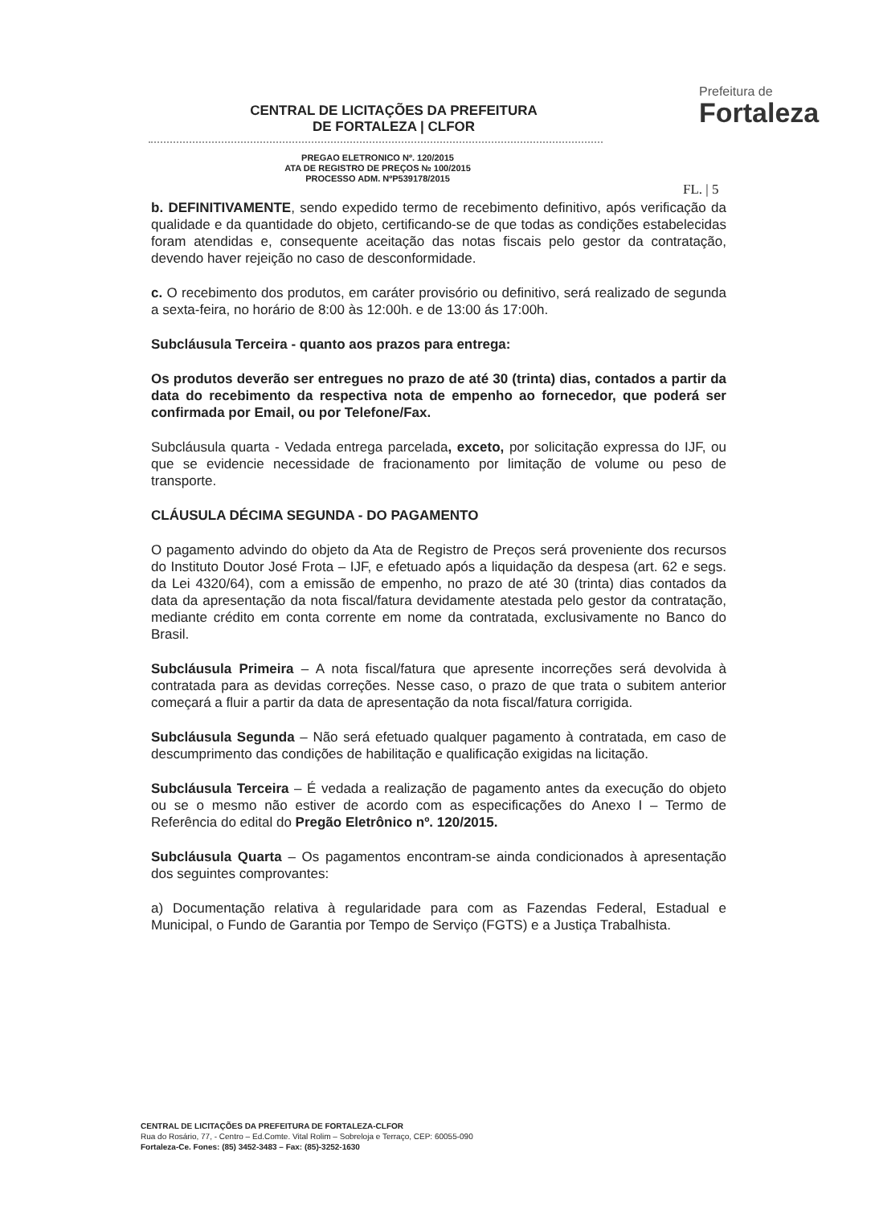CENTRAL DE LICITAÇÕES DA PREFEITURA
DE FORTALEZA | CLFOR
Prefeitura de
Fortaleza
PREGAO ELETRONICO Nº. 120/2015
ATA DE REGISTRO DE PREÇOS № 100/2015
PROCESSO ADM. NºP539178/2015
FL. | 5
b. DEFINITIVAMENTE, sendo expedido termo de recebimento definitivo, após verificação da qualidade e da quantidade do objeto, certificando-se de que todas as condições estabelecidas foram atendidas e, consequente aceitação das notas fiscais pelo gestor da contratação, devendo haver rejeição no caso de desconformidade.
c. O recebimento dos produtos, em caráter provisório ou definitivo, será realizado de segunda a sexta-feira, no horário de 8:00 às 12:00h. e de 13:00 ás 17:00h.
Subcláusula Terceira - quanto aos prazos para entrega:
Os produtos deverão ser entregues no prazo de até 30 (trinta) dias, contados a partir da data do recebimento da respectiva nota de empenho ao fornecedor, que poderá ser confirmada por Email, ou por Telefone/Fax.
Subcláusula quarta - Vedada entrega parcelada, exceto, por solicitação expressa do IJF, ou que se evidencie necessidade de fracionamento por limitação de volume ou peso de transporte.
CLÁUSULA DÉCIMA SEGUNDA - DO PAGAMENTO
O pagamento advindo do objeto da Ata de Registro de Preços será proveniente dos recursos do Instituto Doutor José Frota – IJF, e efetuado após a liquidação da despesa (art. 62 e segs. da Lei 4320/64), com a emissão de empenho, no prazo de até 30 (trinta) dias contados da data da apresentação da nota fiscal/fatura devidamente atestada pelo gestor da contratação, mediante crédito em conta corrente em nome da contratada, exclusivamente no Banco do Brasil.
Subcláusula Primeira – A nota fiscal/fatura que apresente incorreções será devolvida à contratada para as devidas correções. Nesse caso, o prazo de que trata o subitem anterior começará a fluir a partir da data de apresentação da nota fiscal/fatura corrigida.
Subcláusula Segunda – Não será efetuado qualquer pagamento à contratada, em caso de descumprimento das condições de habilitação e qualificação exigidas na licitação.
Subcláusula Terceira – É vedada a realização de pagamento antes da execução do objeto ou se o mesmo não estiver de acordo com as especificações do Anexo I – Termo de Referência do edital do Pregão Eletrônico nº. 120/2015.
Subcláusula Quarta – Os pagamentos encontram-se ainda condicionados à apresentação dos seguintes comprovantes:
a) Documentação relativa à regularidade para com as Fazendas Federal, Estadual e Municipal, o Fundo de Garantia por Tempo de Serviço (FGTS) e a Justiça Trabalhista.
CENTRAL DE LICITAÇÕES DA PREFEITURA DE FORTALEZA-CLFOR
Rua do Rosário, 77, - Centro – Ed.Comte. Vital Rolim – Sobreloja e Terraço, CEP: 60055-090
Fortaleza-Ce. Fones: (85) 3452-3483 – Fax: (85)-3252-1630